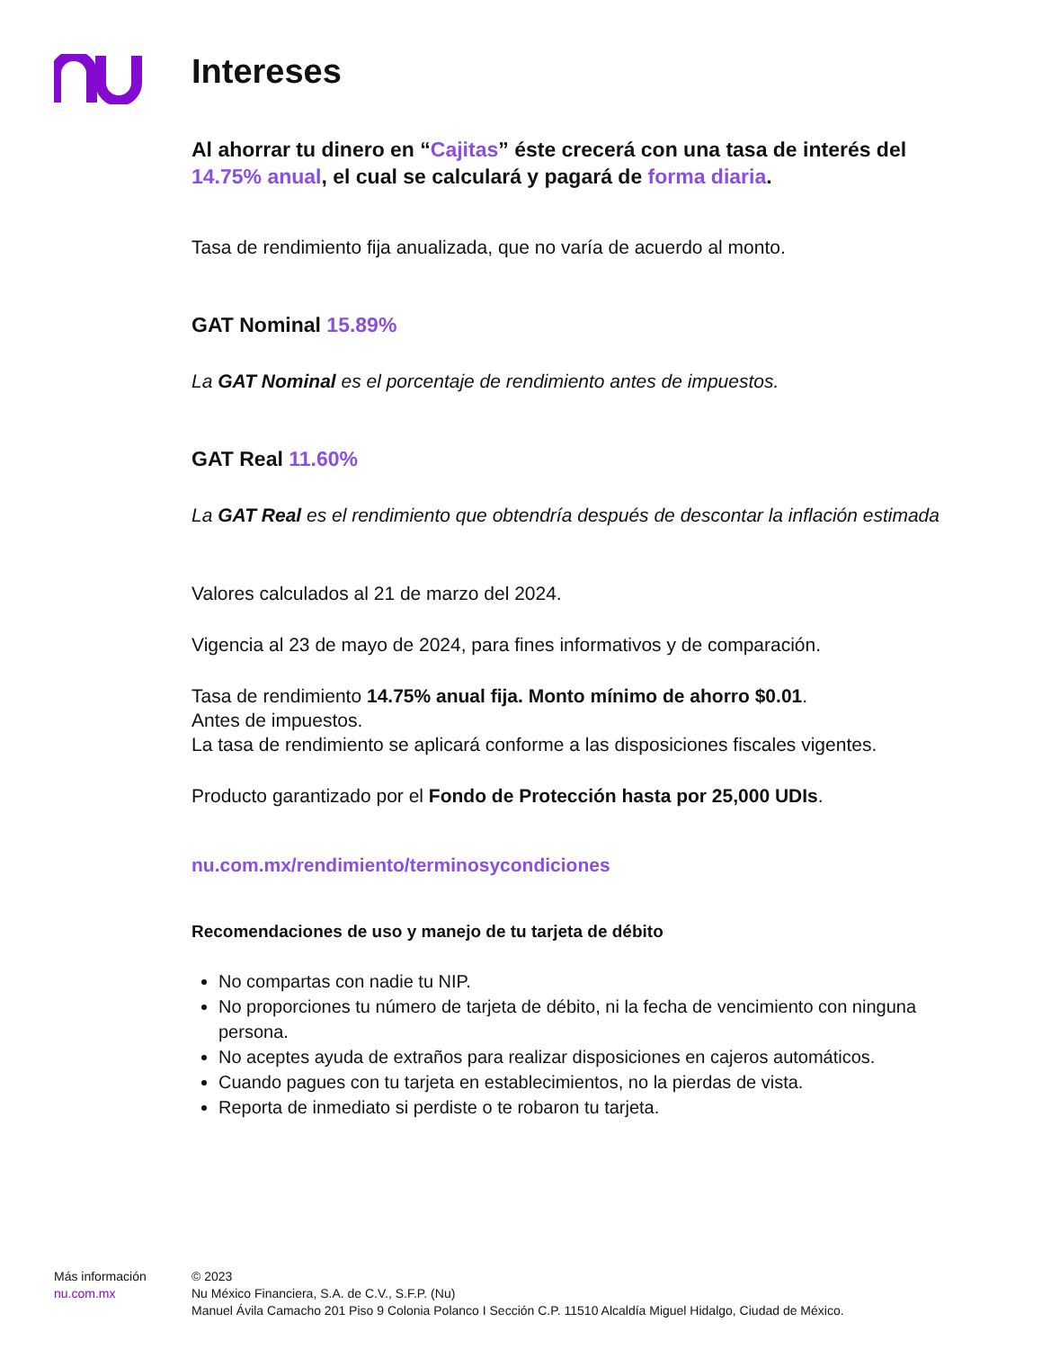Intereses
Al ahorrar tu dinero en “Cajitas” éste crecerá con una tasa de interés del 14.75% anual, el cual se calculará y pagará de forma diaria.
Tasa de rendimiento fija anualizada, que no varía de acuerdo al monto.
GAT Nominal 15.89%
La GAT Nominal es el porcentaje de rendimiento antes de impuestos.
GAT Real 11.60%
La GAT Real es el rendimiento que obtendría después de descontar la inflación estimada
Valores calculados al 21 de marzo del 2024.
Vigencia al 23 de mayo de 2024, para fines informativos y de comparación.
Tasa de rendimiento 14.75% anual fija. Monto mínimo de ahorro $0.01.
Antes de impuestos.
La tasa de rendimiento se aplicará conforme a las disposiciones fiscales vigentes.
Producto garantizado por el Fondo de Protección hasta por 25,000 UDIs.
nu.com.mx/rendimiento/terminosycondiciones
Recomendaciones de uso y manejo de tu tarjeta de débito
No compartas con nadie tu NIP.
No proporciones tu número de tarjeta de débito, ni la fecha de vencimiento con ninguna persona.
No aceptes ayuda de extraños para realizar disposiciones en cajeros automáticos.
Cuando pagues con tu tarjeta en establecimientos, no la pierdas de vista.
Reporta de inmediato si perdiste o te robaron tu tarjeta.
Más información
nu.com.mx
© 2023
Nu México Financiera, S.A. de C.V., S.F.P. (Nu)
Manuel Ávila Camacho 201 Piso 9 Colonia Polanco I Sección C.P. 11510 Alcaldía Miguel Hidalgo, Ciudad de México.